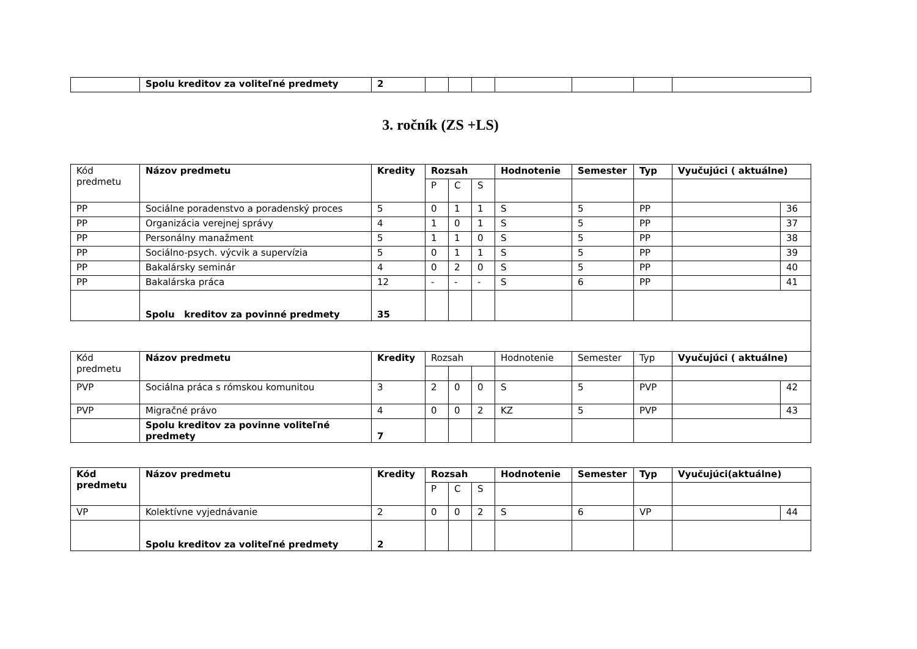| | Spolu kreditov za voliteľné predmety | 2 | | | | | | | |
3. ročník (ZS +LS)
| Kód predmetu | Názov predmetu | Kredity | Rozsah | | | Hodnotenie | Semester | Typ | Vyučujúci ( aktuálne) | |
| --- | --- | --- | --- | --- | --- | --- | --- | --- | --- | --- |
| | | | P | C | S | | | | | |
| PP | Sociálne poradenstvo a poradenský proces | 5 | 0 | 1 | 1 | S | 5 | PP | | 36 |
| PP | Organizácia verejnej správy | 4 | 1 | 0 | 1 | S | 5 | PP | | 37 |
| PP | Personálny manažment | 5 | 1 | 1 | 0 | S | 5 | PP | | 38 |
| PP | Sociálno-psych. výcvik a supervízia | 5 | 0 | 1 | 1 | S | 5 | PP | | 39 |
| PP | Bakalársky seminár | 4 | 0 | 2 | 0 | S | 5 | PP | | 40 |
| PP | Bakalárska práca | 12 | - | - | - | S | 6 | PP | | 41 |
| | Spolu kreditov za povinné predmety | 35 | | | | | | | | |
| Kód predmetu | Názov predmetu | Kredity | Rozsah | | | Hodnotenie | Semester | Typ | Vyučujúci ( aktuálne) | |
| PVP | Sociálna práca s rómskou komunitou | 3 | 2 | 0 | 0 | S | 5 | PVP | | 42 |
| PVP | Migračné právo | 4 | 0 | 0 | 2 | KZ | 5 | PVP | | 43 |
| | Spolu kreditov za povinne voliteľné predmety | 7 | | | | | | | | |
| Kód predmetu | Názov predmetu | Kredity | Rozsah | | | Hodnotenie | Semester | Typ | Vyučujúci(aktuálne) | |
| --- | --- | --- | --- | --- | --- | --- | --- | --- | --- | --- |
| | | | P | C | S | | | | | |
| VP | Kolektívne vyjednávanie | 2 | 0 | 0 | 2 | S | 6 | VP | | 44 |
| | Spolu kreditov za voliteľné predmety | 2 | | | | | | | | |